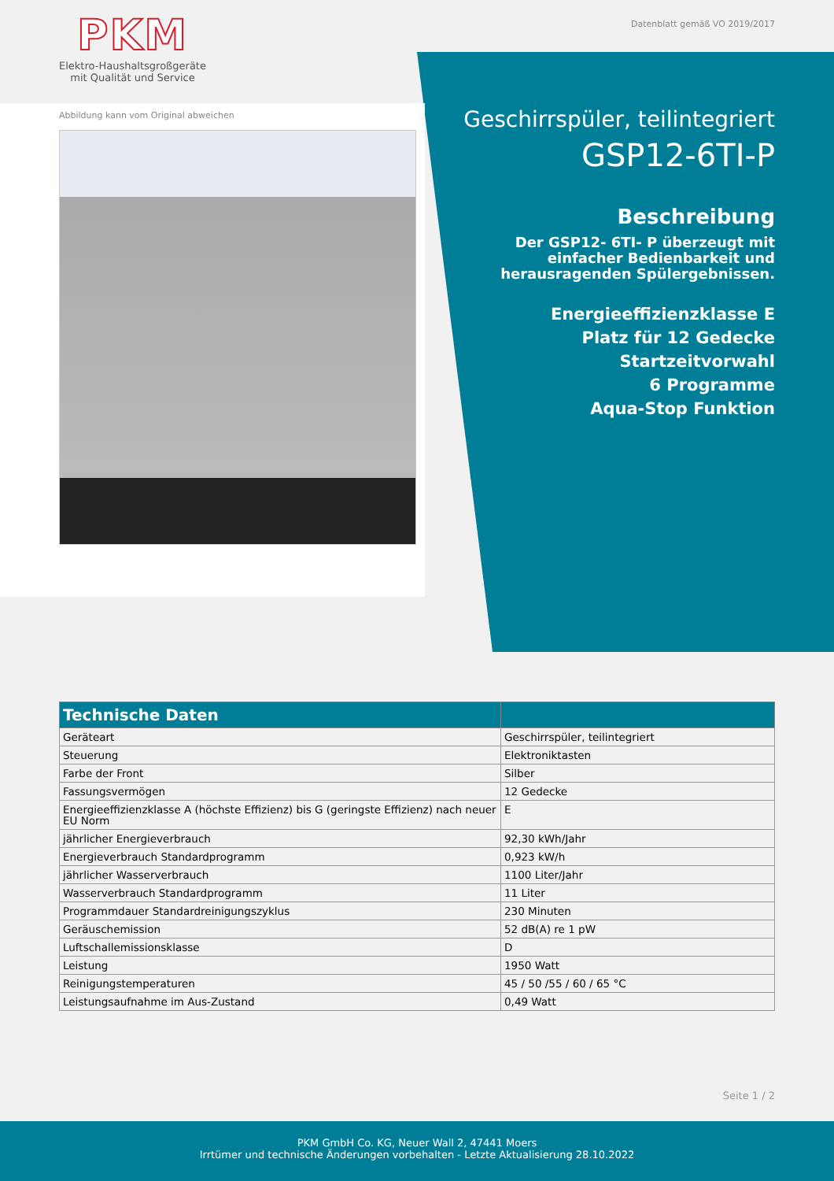PKM
Elektro-Haushaltsgroßgeräte
mit Qualität und Service
Datenblatt gemäß VO 2019/2017
Abbildung kann vom Original abweichen
Geschirrspüler, teilintegriert
GSP12-6TI-P
Beschreibung
Der GSP12- 6TI- P überzeugt mit einfacher Bedienbarkeit und herausragenden Spülergebnissen.
Energieeffizienzklasse E
Platz für 12 Gedecke
Startzeitvorwahl
6 Programme
Aqua-Stop Funktion
| Technische Daten | |
| --- | --- |
| Geräteart | Geschirrspüler, teilintegriert |
| Steuerung | Elektroniktasten |
| Farbe der Front | Silber |
| Fassungsvermögen | 12 Gedecke |
| Energieeffizienzklasse A (höchste Effizienz) bis G (geringste Effizienz) nach neuer EU Norm | E |
| jährlicher Energieverbrauch | 92,30 kWh/Jahr |
| Energieverbrauch Standardprogramm | 0,923 kW/h |
| jährlicher Wasserverbrauch | 1100 Liter/Jahr |
| Wasserverbrauch Standardprogramm | 11 Liter |
| Programmdauer Standardreinigungszyklus | 230 Minuten |
| Geräuschemission | 52 dB(A) re 1 pW |
| Luftschallemissionsklasse | D |
| Leistung | 1950 Watt |
| Reinigungstemperaturen | 45 / 50 /55 / 60 / 65 °C |
| Leistungsaufnahme im Aus-Zustand | 0,49 Watt |
Seite 1 / 2
PKM GmbH Co. KG, Neuer Wall 2, 47441 Moers
Irrtümer und technische Änderungen vorbehalten - Letzte Aktualisierung 28.10.2022